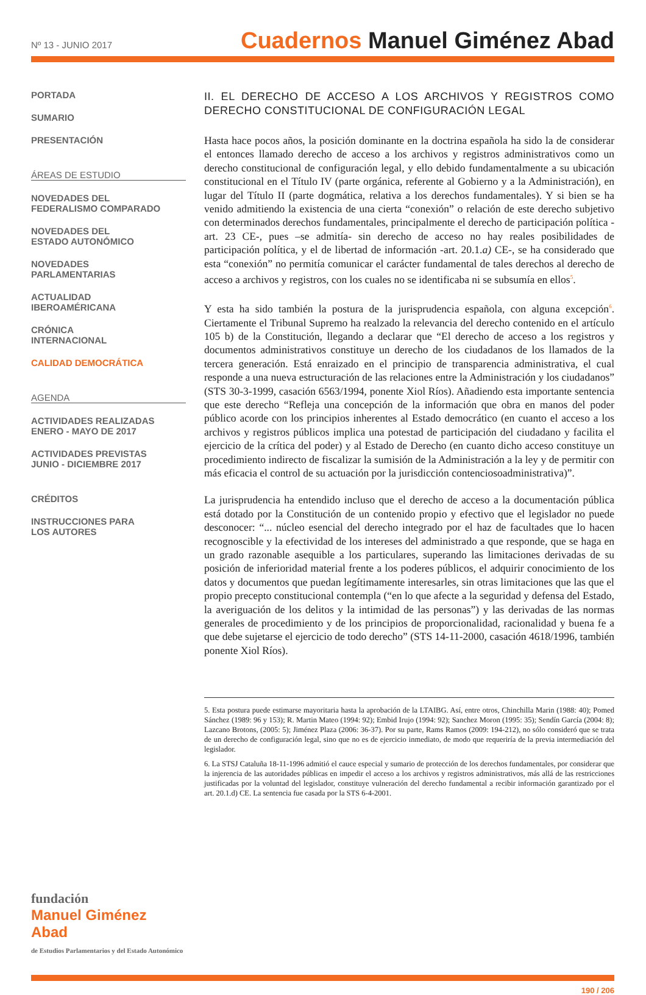Nº 13 - JUNIO 2017
Cuadernos Manuel Giménez Abad
PORTADA
SUMARIO
PRESENTACIÓN
ÁREAS DE ESTUDIO
NOVEDADES DEL
FEDERALISMO COMPARADO
NOVEDADES DEL
ESTADO AUTONÓMICO
NOVEDADES
PARLAMENTARIAS
ACTUALIDAD
IBEROAMÉRICANA
CRÓNICA
INTERNACIONAL
CALIDAD DEMOCRÁTICA
AGENDA
ACTIVIDADES REALIZADAS
ENERO - MAYO DE 2017
ACTIVIDADES PREVISTAS
JUNIO - DICIEMBRE 2017
CRÉDITOS
INSTRUCCIONES PARA
LOS AUTORES
fundación
Manuel Giménez Abad
de Estudios Parlamentarios y del Estado Autonómico
II. EL DERECHO DE ACCESO A LOS ARCHIVOS Y REGISTROS COMO DERECHO CONSTITUCIONAL DE CONFIGURACIÓN LEGAL
Hasta hace pocos años, la posición dominante en la doctrina española ha sido la de considerar el entonces llamado derecho de acceso a los archivos y registros administrativos como un derecho constitucional de configuración legal, y ello debido fundamentalmente a su ubicación constitucional en el Título IV (parte orgánica, referente al Gobierno y a la Administración), en lugar del Título II (parte dogmática, relativa a los derechos fundamentales). Y si bien se ha venido admitiendo la existencia de una cierta “conexión” o relación de este derecho subjetivo con determinados derechos fundamentales, principalmente el derecho de participación política -art. 23 CE-, pues –se admitía- sin derecho de acceso no hay reales posibilidades de participación política, y el de libertad de información -art. 20.1.a) CE-, se ha considerado que esta “conexión” no permitía comunicar el carácter fundamental de tales derechos al derecho de acceso a archivos y registros, con los cuales no se identificaba ni se subsumía en ellos<sup>5</sup>.
Y esta ha sido también la postura de la jurisprudencia española, con alguna excepción<sup>6</sup>. Ciertamente el Tribunal Supremo ha realzado la relevancia del derecho contenido en el artículo 105 b) de la Constitución, llegando a declarar que “El derecho de acceso a los registros y documentos administrativos constituye un derecho de los ciudadanos de los llamados de la tercera generación. Está enraizado en el principio de transparencia administrativa, el cual responde a una nueva estructuración de las relaciones entre la Administración y los ciudadanos” (STS 30-3-1999, casación 6563/1994, ponente Xiol Ríos). Añadiendo esta importante sentencia que este derecho “Refleja una concepción de la información que obra en manos del poder público acorde con los principios inherentes al Estado democrático (en cuanto el acceso a los archivos y registros públicos implica una potestad de participación del ciudadano y facilita el ejercicio de la crítica del poder) y al Estado de Derecho (en cuanto dicho acceso constituye un procedimiento indirecto de fiscalizar la sumisión de la Administración a la ley y de permitir con más eficacia el control de su actuación por la jurisdicción contenciosoadministrativa)”.
La jurisprudencia ha entendido incluso que el derecho de acceso a la documentación pública está dotado por la Constitución de un contenido propio y efectivo que el legislador no puede desconocer: “... núcleo esencial del derecho integrado por el haz de facultades que lo hacen recognoscible y la efectividad de los intereses del administrado a que responde, que se haga en un grado razonable asequible a los particulares, superando las limitaciones derivadas de su posición de inferioridad material frente a los poderes públicos, el adquirir conocimiento de los datos y documentos que puedan legítimamente interesarles, sin otras limitaciones que las que el propio precepto constitucional contempla (“en lo que afecte a la seguridad y defensa del Estado, la averiguación de los delitos y la intimidad de las personas”) y las derivadas de las normas generales de procedimiento y de los principios de proporcionalidad, racionalidad y buena fe a que debe sujetarse el ejercicio de todo derecho” (STS 14-11-2000, casación 4618/1996, también ponente Xiol Ríos).
5. Esta postura puede estimarse mayoritaria hasta la aprobación de la LTAIBG. Así, entre otros, Chinchilla Marin (1988: 40); Pomed Sánchez (1989: 96 y 153); R. Martin Mateo (1994: 92); Embid Irujo (1994: 92); Sanchez Moron (1995: 35); Sendín García (2004: 8); Lazcano Brotons, (2005: 5); Jiménez Plaza (2006: 36-37). Por su parte, Rams Ramos (2009: 194-212), no sólo consideró que se trata de un derecho de configuración legal, sino que no es de ejercicio inmediato, de modo que requeriría de la previa intermediación del legislador.
6. La STSJ Cataluña 18-11-1996 admitió el cauce especial y sumario de protección de los derechos fundamentales, por considerar que la injerencia de las autoridades públicas en impedir el acceso a los archivos y registros administrativos, más allá de las restricciones justificadas por la voluntad del legislador, constituye vulneración del derecho fundamental a recibir información garantizado por el art. 20.1.d) CE. La sentencia fue casada por la STS 6-4-2001.
190 / 206